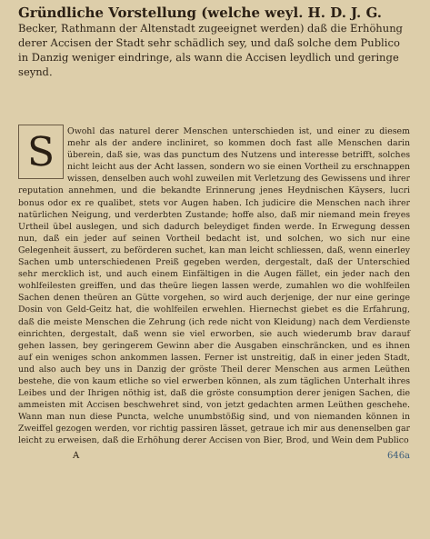Gründliche Vorstellung (welche weyl. H. D. J. G.
Becker, Rathmann der Altenstadt zugeeignet werden) daß die Erhöhung derer Accisen der Stadt sehr schädlich sey, und daß solche dem Publico in Danzig weniger eindringe, als wann die Accisen leydlich und geringe seynd.
SOwohl das naturel derer Menschen unterschieden ist, und einer zu diesem mehr als der andere incliniret, so kommen doch fast alle Menschen darin überein, daß sie, was das punctum des Nutzens und interesse betrifft, solches nicht leicht aus der Acht lassen, sondern wo sie einen Vortheil zu erschnappen wissen, denselben auch wohl zuweilen mit Verletzung des Gewissens und ihrer reputation annehmen, und die bekandte Erinnerung jenes Heydnischen Käysers, lucri bonus odor ex re qualibet, stets vor Augen haben. Ich judicire die Menschen nach ihrer natürlichen Neigung, und verderbten Zustande; hoffe also, daß mir niemand mein freyes Urtheil übel auslegen, und sich dadurch beleydiget finden werde. In Erwegung dessen nun, daß ein jeder auf seinen Vortheil bedacht ist, und solchen, wo sich nur eine Gelegenheit äussert, zu beförderen suchet, kan man leicht schliessen, daß, wenn einerley Sachen umb unterschiedenen Preiß gegeben werden, dergestalt, daß der Unterschied sehr mercklich ist, und auch einem Einfältigen in die Augen fället, ein jeder nach den wohlfeilesten greiffen, und das theüre liegen lassen werde, zumahlen wo die wohlfeilen Sachen denen theüren an Gütte vorgehen, so wird auch derjenige, der nur eine geringe Dosin von Geld-Geitz hat, die wohlfeilen erwehlen. Hiernechst giebet es die Erfahrung, daß die meiste Menschen die Zehrung (ich rede nicht von Kleidung) nach dem Verdienste einrichten, dergestalt, daß wenn sie viel erworben, sie auch wiederumb brav darauf gehen lassen, bey geringerem Gewinn aber die Ausgaben einschräncken, und es ihnen auf ein weniges schon ankommen lassen. Ferner ist unstreitig, daß in einer jeden Stadt, und also auch bey uns in Danzig der gröste Theil derer Menschen aus armen Leüthen bestehe, die von kaum etliche so viel erwerben können, als zum täglichen Unterhalt ihres Leibes und der Ihrigen nöthig ist, daß die gröste consumption derer jenigen Sachen, die ammeisten mit Accisen beschwehret sind, von jetzt gedachten armen Leüthen geschehe. Wann man nun diese Puncta, welche unumbstößig sind, und von niemanden können in Zweiffel gezogen werden, vor richtig passiren lässet, getraue ich mir aus denenselben gar leicht zu erweisen, daß die Erhöhung derer Accisen von Bier, Brod, und Wein dem Publico
A 646a